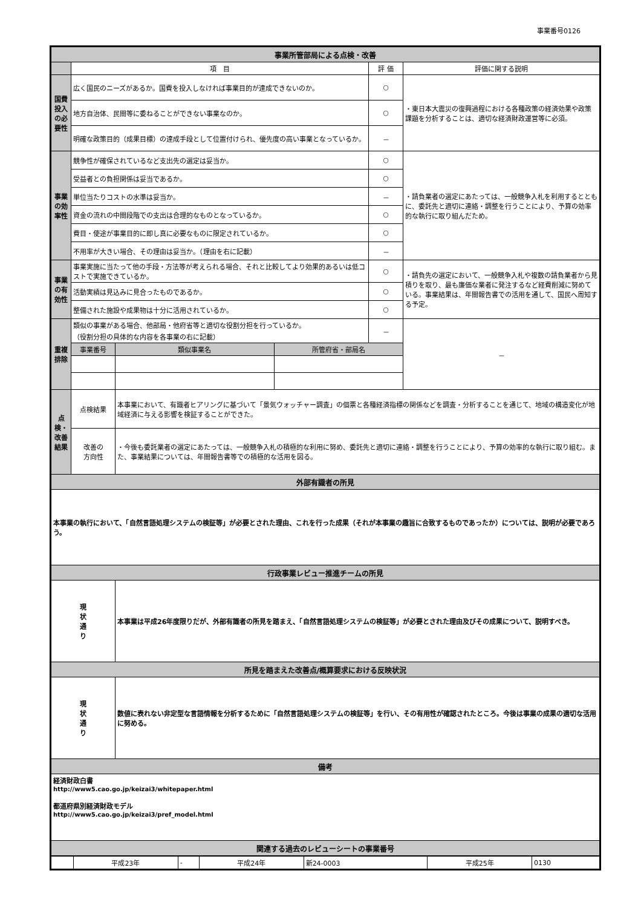事業番号0126
| 事業所管部局による点検・改善 | | | | | |
| | 項 目 | | | 評 価 | 評価に関する説明 |
| 国費投入の必要性 | 広く国民のニーズがあるか。国費を投入しなければ事業目的が達成できないのか。 | | | ○ | ・東日本大震災の復興過程における各種政策の経済効果や政策課題を分析することは、適切な経済財政運営等に必須。 |
| | 地方自治体、民間等に委ねることができない事業なのか。 | | | ○ | |
| | 明確な政策目的（成果目標）の達成手段として位置付けられ、優先度の高い事業となっているか。 | | | － | |
| 事業の効率性 | 競争性が確保されているなど支出先の選定は妥当か。 | | | ○ | ・請負業者の選定にあたっては、一般競争入札を利用するとともに、委託先と適切に連絡・調整を行うことにより、予算の効率的な執行に取り組んだため。 |
| | 受益者との負担関係は妥当であるか。 | | | ○ | |
| | 単位当たりコストの水準は妥当か。 | | | － | |
| | 資金の流れの中間段階での支出は合理的なものとなっているか。 | | | ○ | |
| | 費目・使途が事業目的に即し真に必要なものに限定されているか。 | | | ○ | |
| | 不用率が大きい場合、その理由は妥当か。（理由を右に記載） | | | － | |
| 事業の有効性 | 事業実施に当たって他の手段・方法等が考えられる場合、それと比較してより効果的あるいは低コストで実施できているか。 | | | ○ | ・請負先の選定において、一般競争入札や複数の請負業者から見積りを取り、最も廉価な業者に発注するなど経費削減に努めている。事業結果は、年間報告書での活用を通して、国民へ周知する予定。 |
| | 活動実績は見込みに見合ったものであるか。 | | | ○ | |
| | 整備された施設や成果物は十分に活用されているか。 | | | ○ | |
| 重複排除 | 類似の事業がある場合、他部局・他府省等と適切な役割分担を行っているか。 （役割分担の具体的な内容を各事業の右に記載） | | | － | － |
| | 事業番号 | 類似事業名 | 所管府省・部局名 | | |
| 点検・改善結果 | 点検結果 | 本事業において、有識者ヒアリングに基づいて「景気ウォッチャー調査」の個票と各種経済指標の関係などを調査・分析することを通じて、地域の構造変化が地域経済に与える影響を検証することができた。 | | | |
| | 改善の 方向性 | ・今後も委託業者の選定にあたっては、一般競争入札の積極的な利用に努め、委託先と適切に連絡・調整を行うことにより、予算の効率的な執行に取り組む。また、事業結果については、年間報告書等での積極的な活用を図る。 | | | |
| 外部有識者の所見 | | | | | |
| 本事業の執行において、「自然言語処理システムの検証等」が必要とされた理由、これを行った成果（それが本事業の趣旨に合致するものであったか）については、説明が必要であろう。 | | | | | |
| 行政事業レビュー推進チームの所見 | | | | | |
| 現 状 通 り | | 本事業は平成26年度限りだが、外部有識者の所見を踏まえ、「自然言語処理システムの検証等」が必要とされた理由及びその成果について、説明すべき。 | | | |
| 所見を踏まえた改善点/概算要求における反映状況 | | | | | |
| 現 状 通 り | | 数値に表れない非定型な言語情報を分析するために「自然言語処理システムの検証等」を行い、その有用性が確認されたところ。今後は事業の成果の適切な活用に努める。 | | | |
| 備考 | | | | | |
| 経済財政白書 http://www5.cao.go.jp/keizai3/whitepaper.html 都道府県別経済財政モデル http://www5.cao.go.jp/keizai3/pref_model.html | | | | | |
| 関連する過去のレビューシートの事業番号 | | | | | |
| | 平成23年 | - | 平成24年 | 新24-0003 | 平成25年 | 0130 |